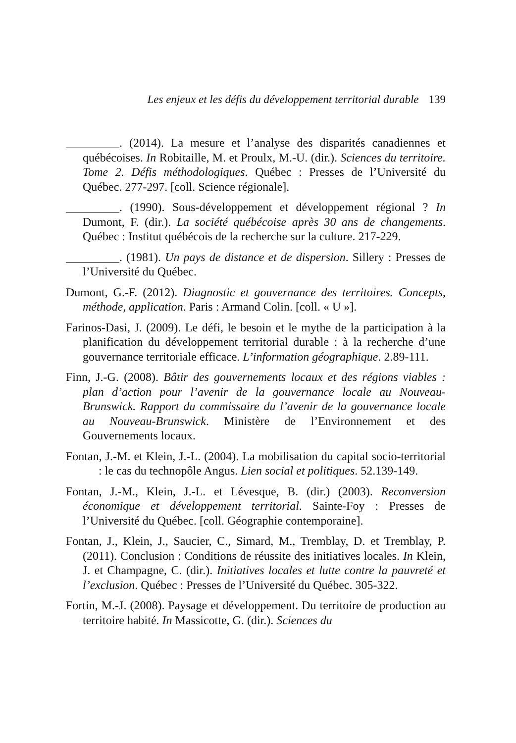Les enjeux et les défis du développement territorial durable 139
_________. (2014). La mesure et l’analyse des disparités canadiennes et québécoises. In Robitaille, M. et Proulx, M.-U. (dir.). Sciences du territoire. Tome 2. Défis méthodologiques. Québec : Presses de l’Université du Québec. 277-297. [coll. Science régionale].
_________. (1990). Sous-développement et développement régional ? In Dumont, F. (dir.). La société québécoise après 30 ans de changements. Québec : Institut québécois de la recherche sur la culture. 217-229.
_________. (1981). Un pays de distance et de dispersion. Sillery : Presses de l’Université du Québec.
Dumont, G.-F. (2012). Diagnostic et gouvernance des territoires. Concepts, méthode, application. Paris : Armand Colin. [coll. « U »].
Farinos-Dasi, J. (2009). Le défi, le besoin et le mythe de la participation à la planification du développement territorial durable : à la recherche d’une gouvernance territoriale efficace. L’information géographique. 2.89-111.
Finn, J.-G. (2008). Bâtir des gouvernements locaux et des régions viables : plan d’action pour l’avenir de la gouvernance locale au Nouveau-Brunswick. Rapport du commissaire du l’avenir de la gouvernance locale au Nouveau-Brunswick. Ministère de l’Environnement et des Gouvernements locaux.
Fontan, J.-M. et Klein, J.-L. (2004). La mobilisation du capital socio-territorial : le cas du technopôle Angus. Lien social et politiques. 52.139-149.
Fontan, J.-M., Klein, J.-L. et Lévesque, B. (dir.) (2003). Reconversion économique et développement territorial. Sainte-Foy : Presses de l’Université du Québec. [coll. Géographie contemporaine].
Fontan, J., Klein, J., Saucier, C., Simard, M., Tremblay, D. et Tremblay, P. (2011). Conclusion : Conditions de réussite des initiatives locales. In Klein, J. et Champagne, C. (dir.). Initiatives locales et lutte contre la pauvreté et l’exclusion. Québec : Presses de l’Université du Québec. 305-322.
Fortin, M.-J. (2008). Paysage et développement. Du territoire de production au territoire habité. In Massicotte, G. (dir.). Sciences du